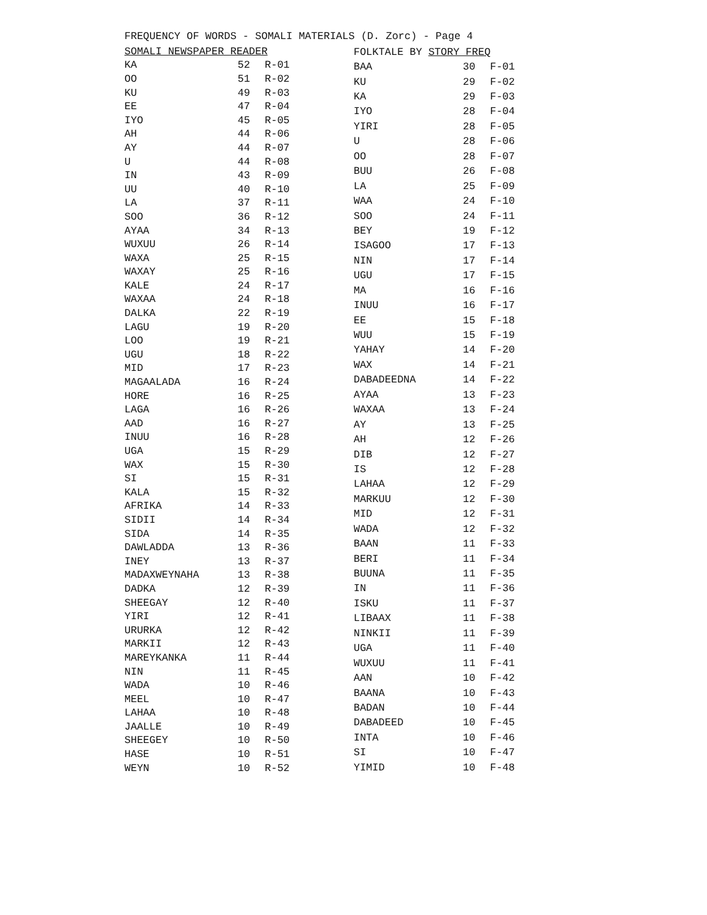FREQUENCY OF WORDS - SOMALI MATERIALS (D. Zorc) - Page 4
| SOMALI NEWSPAPER READER | | |
| --- | --- | --- |
| KA | 52 | R-01 |
| OO | 51 | R-02 |
| KU | 49 | R-03 |
| EE | 47 | R-04 |
| IYO | 45 | R-05 |
| AH | 44 | R-06 |
| AY | 44 | R-07 |
| U | 44 | R-08 |
| IN | 43 | R-09 |
| UU | 40 | R-10 |
| LA | 37 | R-11 |
| SOO | 36 | R-12 |
| AYAA | 34 | R-13 |
| WUXUU | 26 | R-14 |
| WAXA | 25 | R-15 |
| WAXAY | 25 | R-16 |
| KALE | 24 | R-17 |
| WAXAA | 24 | R-18 |
| DALKA | 22 | R-19 |
| LAGU | 19 | R-20 |
| LOO | 19 | R-21 |
| UGU | 18 | R-22 |
| MID | 17 | R-23 |
| MAGAALADA | 16 | R-24 |
| HORE | 16 | R-25 |
| LAGA | 16 | R-26 |
| AAD | 16 | R-27 |
| INUU | 16 | R-28 |
| UGA | 15 | R-29 |
| WAX | 15 | R-30 |
| SI | 15 | R-31 |
| KALA | 15 | R-32 |
| AFRIKA | 14 | R-33 |
| SIDII | 14 | R-34 |
| SIDA | 14 | R-35 |
| DAWLADDA | 13 | R-36 |
| INEY | 13 | R-37 |
| MADAXWEYNAHA | 13 | R-38 |
| DADKA | 12 | R-39 |
| SHEEGAY | 12 | R-40 |
| YIRI | 12 | R-41 |
| URURKA | 12 | R-42 |
| MARKII | 12 | R-43 |
| MAREYKANKA | 11 | R-44 |
| NIN | 11 | R-45 |
| WADA | 10 | R-46 |
| MEEL | 10 | R-47 |
| LAHAA | 10 | R-48 |
| JAALLE | 10 | R-49 |
| SHEEGEY | 10 | R-50 |
| HASE | 10 | R-51 |
| WEYN | 10 | R-52 |
| FOLKTALE BY STORY FREQ | | |
| BAA | 30 | F-01 |
| KU | 29 | F-02 |
| KA | 29 | F-03 |
| IYO | 28 | F-04 |
| YIRI | 28 | F-05 |
| U | 28 | F-06 |
| OO | 28 | F-07 |
| BUU | 26 | F-08 |
| LA | 25 | F-09 |
| WAA | 24 | F-10 |
| SOO | 24 | F-11 |
| BEY | 19 | F-12 |
| ISAGOO | 17 | F-13 |
| NIN | 17 | F-14 |
| UGU | 17 | F-15 |
| MA | 16 | F-16 |
| INUU | 16 | F-17 |
| EE | 15 | F-18 |
| WUU | 15 | F-19 |
| YAHAY | 14 | F-20 |
| WAX | 14 | F-21 |
| DABADEEDNA | 14 | F-22 |
| AYAA | 13 | F-23 |
| WAXAA | 13 | F-24 |
| AY | 13 | F-25 |
| AH | 12 | F-26 |
| DIB | 12 | F-27 |
| IS | 12 | F-28 |
| LAHAA | 12 | F-29 |
| MARKUU | 12 | F-30 |
| MID | 12 | F-31 |
| WADA | 12 | F-32 |
| BAAN | 11 | F-33 |
| BERI | 11 | F-34 |
| BUUNA | 11 | F-35 |
| IN | 11 | F-36 |
| ISKU | 11 | F-37 |
| LIBAAX | 11 | F-38 |
| NINKII | 11 | F-39 |
| UGA | 11 | F-40 |
| WUXUU | 11 | F-41 |
| AAN | 10 | F-42 |
| BAANA | 10 | F-43 |
| BADAN | 10 | F-44 |
| DABADEED | 10 | F-45 |
| INTA | 10 | F-46 |
| SI | 10 | F-47 |
| YIMID | 10 | F-48 |